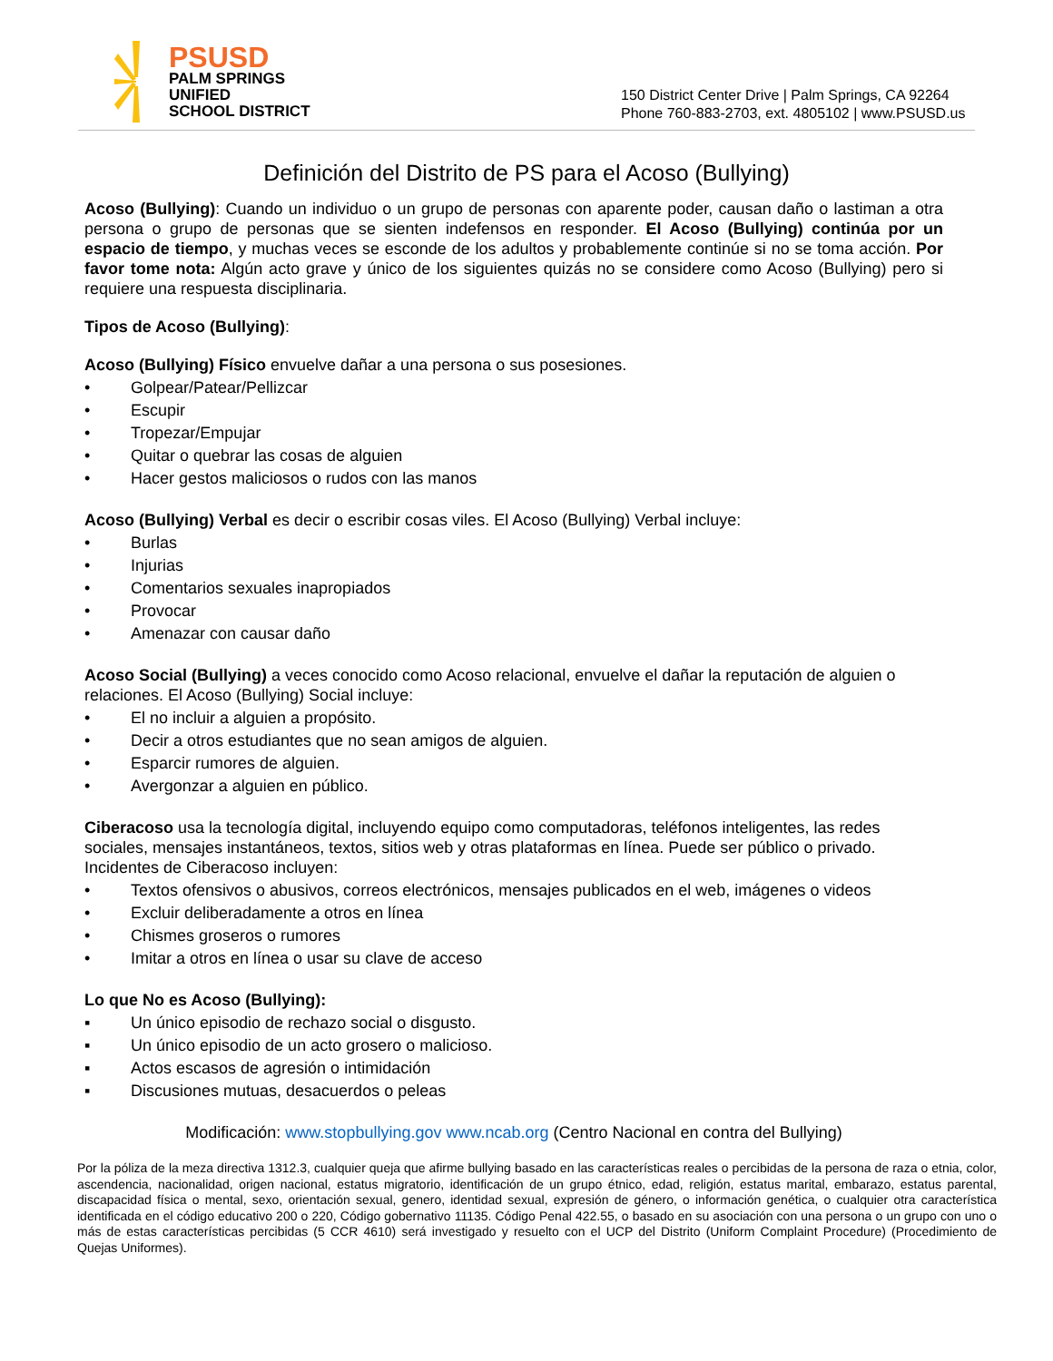PSUSD
PALM SPRINGS
UNIFIED
SCHOOL DISTRICT
150 District Center Drive | Palm Springs, CA 92264 Phone 760-883-2703, ext. 4805102 | www.PSUSD.us
Definición del Distrito de PS para el Acoso (Bullying)
Acoso (Bullying): Cuando un individuo o un grupo de personas con aparente poder, causan daño o lastiman a otra persona o grupo de personas que se sienten indefensos en responder. El Acoso (Bullying) continúa por un espacio de tiempo, y muchas veces se esconde de los adultos y probablemente continúe si no se toma acción. Por favor tome nota: Algún acto grave y único de los siguientes quizás no se considere como Acoso (Bullying) pero si requiere una respuesta disciplinaria.
Tipos de Acoso (Bullying):
Acoso (Bullying) Físico envuelve dañar a una persona o sus posesiones.
• Golpear/Patear/Pellizcar
• Escupir
• Tropezar/Empujar
• Quitar o quebrar las cosas de alguien
• Hacer gestos maliciosos o rudos con las manos
Acoso (Bullying) Verbal es decir o escribir cosas viles. El Acoso (Bullying) Verbal incluye:
• Burlas
• Injurias
• Comentarios sexuales inapropiados
• Provocar
• Amenazar con causar daño
Acoso Social (Bullying) a veces conocido como Acoso relacional, envuelve el dañar la reputación de alguien o relaciones. El Acoso (Bullying) Social incluye:
• El no incluir a alguien a propósito.
• Decir a otros estudiantes que no sean amigos de alguien.
• Esparcir rumores de alguien.
• Avergonzar a alguien en público.
Ciberacoso usa la tecnología digital, incluyendo equipo como computadoras, teléfonos inteligentes, las redes sociales, mensajes instantáneos, textos, sitios web y otras plataformas en línea. Puede ser público o privado. Incidentes de Ciberacoso incluyen:
• Textos ofensivos o abusivos, correos electrónicos, mensajes publicados en el web, imágenes o videos
• Excluir deliberadamente a otros en línea
• Chismes groseros o rumores
• Imitar a otros en línea o usar su clave de acceso
Lo que No es Acoso (Bullying):
▪ Un único episodio de rechazo social o disgusto.
▪ Un único episodio de un acto grosero o malicioso.
▪ Actos escasos de agresión o intimidación
▪ Discusiones mutuas, desacuerdos o peleas
Modificación: www.stopbullying.gov www.ncab.org (Centro Nacional en contra del Bullying)
Por la póliza de la meza directiva 1312.3, cualquier queja que afirme bullying basado en las características reales o percibidas de la persona de raza o etnia, color, ascendencia, nacionalidad, origen nacional, estatus migratorio, identificación de un grupo étnico, edad, religión, estatus marital, embarazo, estatus parental, discapacidad física o mental, sexo, orientación sexual, genero, identidad sexual, expresión de género, o información genética, o cualquier otra característica identificada en el código educativo 200 o 220, Código gobernativo 11135. Código Penal 422.55, o basado en su asociación con una persona o un grupo con uno o más de estas características percibidas (5 CCR 4610) será investigado y resuelto con el UCP del Distrito (Uniform Complaint Procedure) (Procedimiento de Quejas Uniformes).